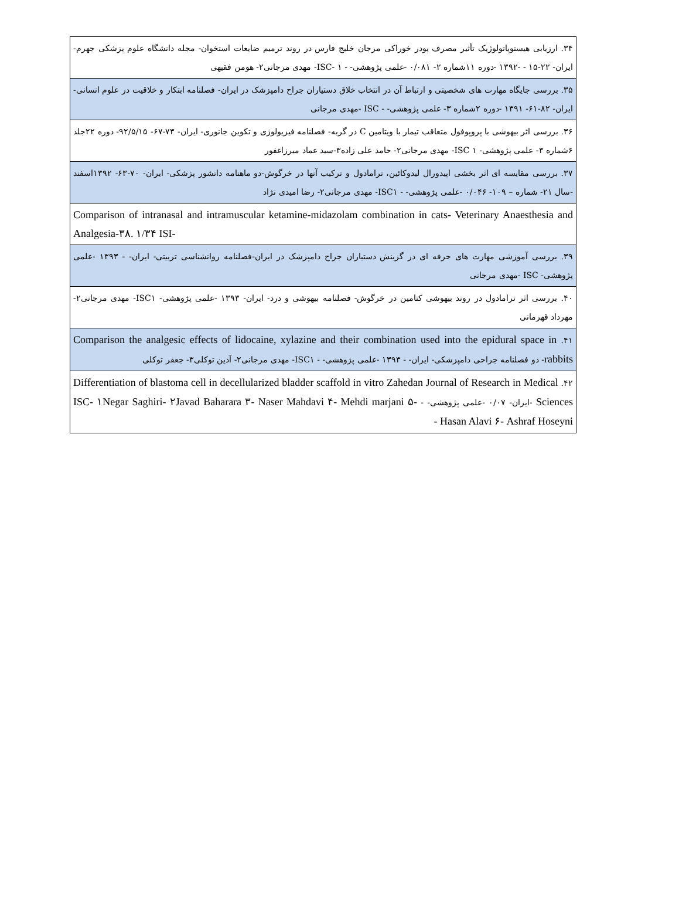| ۳۴. ارزیابی هیستوپاتولوژیک تأثیر مصرف پودر خوراکی مرجان خلیج فارس در روند ترمیم ضایعات استخوان- مجله دانشگاه علوم پزشکی جهرم- ایران- ۲۲-۱۵ - -۱۳۹۲ -دوره ۱۱شماره ۲- ۰/۰۸۱ -علمی پژوهشی- - ISC- ۱- مهدی مرجانی۲- هومن فقیهی |
| ۳۵. بررسی جایگاه مهارت های شخصیتی و ارتباط آن در انتخاب خلاق دستیاران جراح دامپزشک در ایران- فصلنامه ابتکار و خلاقیت در علوم انسانی- ایران- ۸۲-۶۱- ۱۳۹۱ -دوره ۲شماره ۳- علمی پژوهشی- - ISC -مهدی مرجانی |
| ۳۶. بررسی اثر بیهوشی با پروپوفول متعاقب تیمار با ویتامین C در گربه- فصلنامه فیزیولوژی و تکوین جانوری- ایران- ۷۳-۶۷- ۹۲/۵/۱۵- دوره ۲۲جلد ۶شماره ۳- علمی پژوهشی- ISC ۱- مهدی مرجانی۲- حامد علی زاده۳-سید عماد میرزاغفور |
| ۳۷. بررسی مقایسه ای اثر بخشی اپیدورال لیدوکائین، ترامادول و ترکیب آنها در خرگوش-دو ماهنامه دانشور پزشکی- ایران- ۷۰-۶۳- ۱۳۹۲اسفند -سال ۲۱- شماره – ۱۰۹- ۰/۰۴۶ -علمی پژوهشی- - ISC۱- مهدی مرجانی۲- رضا امیدی نژاد |
| Comparison of intranasal and intramuscular ketamine-midazolam combination in cats- Veterinary Anaesthesia and Analgesia-۳۸. ۱/۳۴ ISI- |
| ۳۹. بررسی آموزشی مهارت های حرفه ای در گزینش دستیاران جراح دامپزشک در ایران-فصلنامه روانشناسی تربیتی- ایران- - ۱۳۹۳ -علمی پژوهشی- ISC -مهدی مرجانی |
| ۴۰. بررسی اثر ترامادول در روند بیهوشی کتامین در خرگوش- فصلنامه بیهوشی و درد- ایران- ۱۳۹۳ -علمی پژوهشی- ISC۱- مهدی مرجانی۲- مهرداد قهرمانی |
| ۴۱. Comparison the analgesic effects of lidocaine, xylazine and their combination used into the epidural space in rabbits - دو فصلنامه جراحی دامپزشکی- ایران- - ۱۳۹۳ -علمی پژوهشی- - ISC۱- مهدی مرجانی۲- آذین توکلی۳- جعفر توکلی |
| ۴۲. Differentiation of blastoma cell in decellularized bladder scaffold in vitro Zahedan Journal of Research in Medical Sciences -ایران- ۰/۰۷ -علمی پژوهشی- - ISC- ۱Negar Saghiri- ۲Javad Baharara ۳- Naser Mahdavi ۴- Mehdi marjani ۵- Hasan Alavi ۶- Ashraf Hoseyni - |